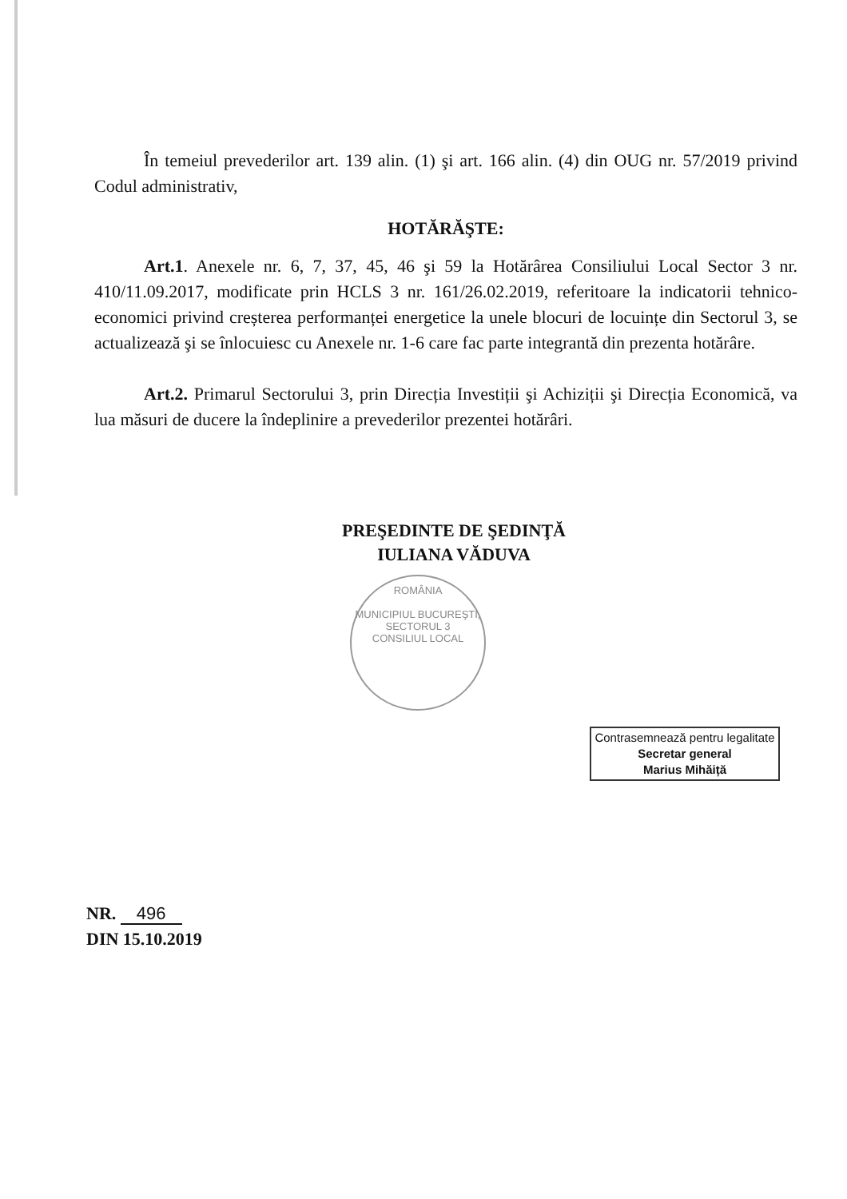În temeiul prevederilor art. 139 alin. (1) şi art. 166 alin. (4) din OUG nr. 57/2019 privind Codul administrativ,
HOTĂRĂŞTE:
Art.1. Anexele nr. 6, 7, 37, 45, 46 şi 59 la Hotărârea Consiliului Local Sector 3 nr. 410/11.09.2017, modificate prin HCLS 3 nr. 161/26.02.2019, referitoare la indicatorii tehnico-economici privind creșterea performanței energetice la unele blocuri de locuințe din Sectorul 3, se actualizează şi se înlocuiesc cu Anexele nr. 1-6 care fac parte integrantă din prezenta hotărâre.
Art.2. Primarul Sectorului 3, prin Direcția Investiții şi Achiziții şi Direcția Economică, va lua măsuri de ducere la îndeplinire a prevederilor prezentei hotărâri.
PREŞEDINTE DE ŞEDINŢĂ
IULIANA VĂDUVA
ROMÂNIA
MUNICIPIUL BUCUREŞTI, SECTORUL 3
CONSILIUL LOCAL
Contrasemnează pentru legalitate
Secretar general
Marius Mihăiță
NR. 496
DIN 15.10.2019